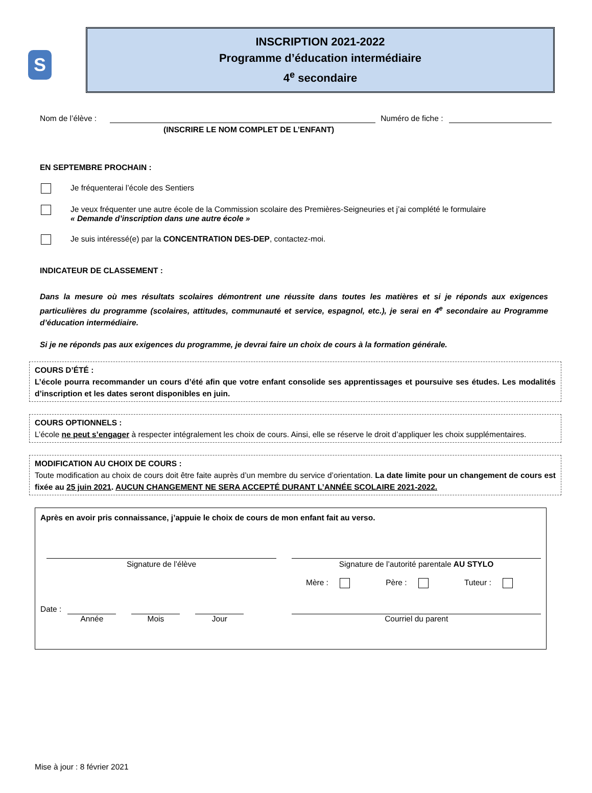S
INSCRIPTION 2021-2022
Programme d’éducation intermédiaire
4<sup>e</sup> secondaire
Nom de l’élève :
Numéro de fiche :
(INSCRIRE LE NOM COMPLET DE L’ENFANT)
EN SEPTEMBRE PROCHAIN :
Je fréquenterai l’école des Sentiers
Je veux fréquenter une autre école de la Commission scolaire des Premières-Seigneuries et j’ai complété le formulaire
« Demande d’inscription dans une autre école »
Je suis intéressé(e) par la CONCENTRATION DES-DEP, contactez-moi.
INDICATEUR DE CLASSEMENT :
Dans la mesure où mes résultats scolaires démontrent une réussite dans toutes les matières et si je réponds aux exigences particulières du programme (scolaires, attitudes, communauté et service, espagnol, etc.), je serai en 4<sup>e</sup> secondaire au Programme d’éducation intermédiaire.
Si je ne réponds pas aux exigences du programme, je devrai faire un choix de cours à la formation générale.
COURS D’ÉTÉ :
L’école pourra recommander un cours d’été afin que votre enfant consolide ses apprentissages et poursuive ses études. Les modalités d’inscription et les dates seront disponibles en juin.
COURS OPTIONNELS :
L’école ne peut s’engager à respecter intégralement les choix de cours. Ainsi, elle se réserve le droit d’appliquer les choix supplémentaires.
MODIFICATION AU CHOIX DE COURS :
Toute modification au choix de cours doit être faite auprès d’un membre du service d’orientation. La date limite pour un changement de cours est fixée au 25 juin 2021. AUCUN CHANGEMENT NE SERA ACCEPTÉ DURANT L’ANNÉE SCOLAIRE 2021-2022.
Après en avoir pris connaissance, j’appuie le choix de cours de mon enfant fait au verso.
Signature de l’élève Signature de l’autorité parentale AU STYLO
Mère : Père : Tuteur :
Date :
Année Mois Jour Courriel du parent
Mise à jour : 8 février 2021